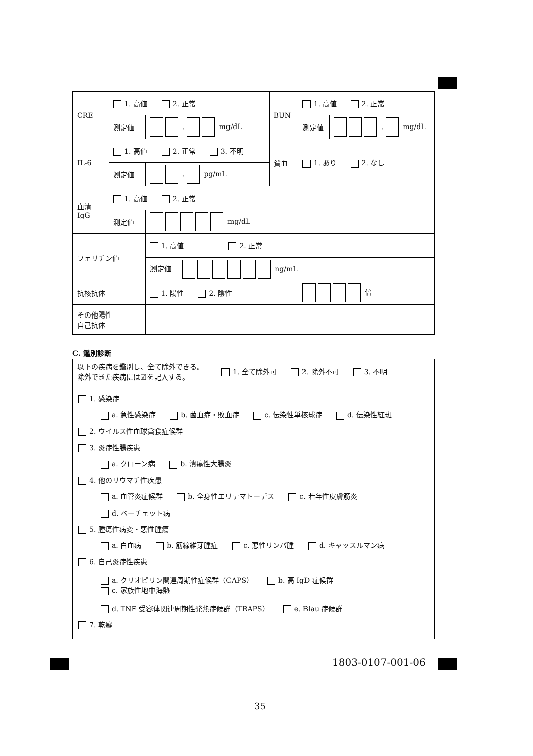| CRE | 1. 高値 2. 正常 | | BUN | 1. 高値 2. 正常 | |
| | 測定値 | . mg/dL | | 測定値 | . mg/dL |
| IL-6 | 1. 高値 2. 正常 3. 不明 | | 貧血 | 1. あり 2. なし | |
| | 測定値 | . pg/mL | | | |
| 血清 IgG | 1. 高値 2. 正常 | | | | |
| | 測定値 | mg/dL | | | |
| フェリチン値 | | 1. 高値 2. 正常 | | | |
| | | 測定値 ng/mL | | | |
| 抗核抗体 | | 1. 陽性 2. 陰性 | | 倍 | |
| その他陽性 自己抗体 | | | | | |
C. 鑑別診断
| 以下の疾病を鑑別し、全て除外できる。 除外できた疾病には☑を記入する。 | 1. 全て除外可 2. 除外不可 3. 不明 |
1. 感染症
a. 急性感染症 b. 菌血症・敗血症 c. 伝染性単核球症 d. 伝染性紅斑
2. ウイルス性血球貪食症候群
3. 炎症性腸疾患
a. クローン病 b. 潰瘍性大腸炎
4. 他のリウマチ性疾患
a. 血管炎症候群 b. 全身性エリテマトーデス c. 若年性皮膚筋炎
d. ベーチェット病
5. 腫瘍性病変・悪性腫瘍
a. 白血病 b. 筋線維芽腫症 c. 悪性リンパ腫 d. キャッスルマン病
6. 自己炎症性疾患
a. クリオピリン関連周期性症候群（CAPS） b. 高 IgD 症候群 c. 家族性地中海熱
d. TNF 受容体関連周期性発熱症候群（TRAPS） e. Blau 症候群
7. 乾癬
1803-0107-001-06
35